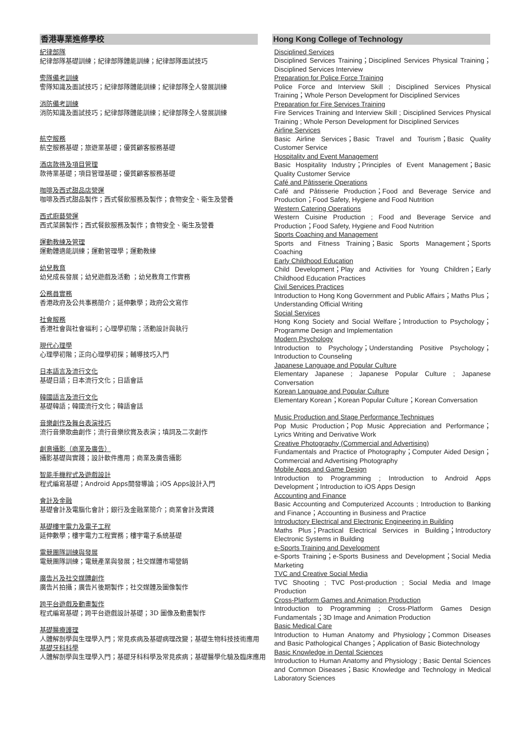香港專業進修學校
紀律部隊
紀律部隊基礎訓練；紀律部隊體能訓練；紀律部隊面試技巧
警隊備考訓練
警隊知識及面試技巧；紀律部隊體能訓練；紀律部隊全人發展訓練
消防備考訓練
消防知識及面試技巧；紀律部隊體能訓練；紀律部隊全人發展訓練
航空服務
航空服務基礎；旅遊業基礎；優質顧客服務基礎
酒店款待及項目管理
款待業基礎；項目管理基礎；優質顧客服務基礎
咖啡及西式甜品店營運
咖啡及西式甜品製作；西式餐飲服務及製作；食物安全、衛生及營養
西式廚藝營運
西式菜餚製作；西式餐飲服務及製作；食物安全、衛生及營養
運動教練及管理
運動體適能訓練；運動管理學；運動教練
幼兒教育
幼兒成長發展；幼兒遊戲及活動 ；幼兒教育工作實務
公務員實務
香港政府及公共事務簡介；延伸數學；政府公文寫作
社會服務
香港社會與社會福利；心理學初階；活動設計與執行
現代心理學
心理學初階；正向心理學初探；輔導技巧入門
日本語言及流行文化
基礎日語；日本流行文化；日語會話
韓國語言及流行文化
基礎韓語；韓國流行文化；韓語會話
音樂創作及舞台表演技巧
流行音樂歌曲創作；流行音樂欣賞及表演；填詞及二次創作
創意攝影（商業及廣告）
攝影基礎與實踐；設計軟件應用；商業及廣告攝影
智能手機程式及遊戲設計
程式編寫基礎；Android Apps開發導論；iOS Apps設計入門
會計及金融
基礎會計及電腦化會計；銀行及金融業簡介；商業會計及實踐
基礎樓宇電力及電子工程
延伸數學；樓宇電力工程實務；樓宇電子系統基礎
電競團隊訓練與發展
電競團隊訓練；電競產業與發展；社交媒體市場營銷
廣告片及社交媒體創作
廣告片拍攝；廣告片後期製作；社交媒體及圖像製作
跨平台遊戲及動畫製作
程式編寫基礎；跨平台遊戲設計基礎；3D 圖像及動畫製作
基礎醫療護理
人體解剖學與生理學入門；常見疾病及基礎病理改變；基礎生物科技技術應用
基礎牙科科學
人體解剖學與生理學入門；基礎牙科科學及常見疾病；基礎醫學化驗及臨床應用
Hong Kong College of Technology
Disciplined Services
Disciplined Services Training；Disciplined Services Physical Training；Disciplined Services Interview
Preparation for Police Force Training
Police Force and Interview Skill ; Disciplined Services Physical Training；Whole Person Development for Disciplined Services
Preparation for Fire Services Training
Fire Services Training and Interview Skill ; Disciplined Services Physical Training ; Whole Person Development for Disciplined Services
Airline Services
Basic Airline Services；Basic Travel and Tourism；Basic Quality Customer Service
Hospitality and Event Management
Basic Hospitality Industry；Principles of Event Management；Basic Quality Customer Service
Café and Pâtisserie Operations
Café and Pâtisserie Production；Food and Beverage Service and Production；Food Safety, Hygiene and Food Nutrition
Western Catering Operations
Western Cuisine Production ; Food and Beverage Service and Production；Food Safety, Hygiene and Food Nutrition
Sports Coaching and Management
Sports and Fitness Training；Basic Sports Management；Sports Coaching
Early Childhood Education
Child Development；Play and Activities for Young Children；Early Childhood Education Practices
Civil Services Practices
Introduction to Hong Kong Government and Public Affairs；Maths Plus；Understanding Official Writing
Social Services
Hong Kong Society and Social Welfare；Introduction to Psychology；Programme Design and Implementation
Modern Psychology
Introduction to Psychology；Understanding Positive Psychology；Introduction to Counseling
Japanese Language and Popular Culture
Elementary Japanese ; Japanese Popular Culture ; Japanese Conversation
Korean Language and Popular Culture
Elementary Korean；Korean Popular Culture；Korean Conversation
Music Production and Stage Performance Techniques
Pop Music Production；Pop Music Appreciation and Performance；Lyrics Writing and Derivative Work
Creative Photography (Commercial and Advertising)
Fundamentals and Practice of Photography；Computer Aided Design；Commercial and Advertising Photography
Mobile Apps and Game Design
Introduction to Programming ; Introduction to Android Apps Development；Introduction to iOS Apps Design
Accounting and Finance
Basic Accounting and Computerized Accounts ; Introduction to Banking and Finance；Accounting in Business and Practice
Introductory Electrical and Electronic Engineering in Building
Maths Plus；Practical Electrical Services in Building；Introductory Electronic Systems in Building
e-Sports Training and Development
e-Sports Training；e-Sports Business and Development；Social Media Marketing
TVC and Creative Social Media
TVC Shooting ; TVC Post-production ; Social Media and Image Production
Cross-Platform Games and Animation Production
Introduction to Programming ; Cross-Platform Games Design Fundamentals；3D Image and Animation Production
Basic Medical Care
Introduction to Human Anatomy and Physiology；Common Diseases and Basic Pathological Changes；Application of Basic Biotechnology
Basic Knowledge in Dental Sciences
Introduction to Human Anatomy and Physiology ; Basic Dental Sciences and Common Diseases；Basic Knowledge and Technology in Medical Laboratory Sciences